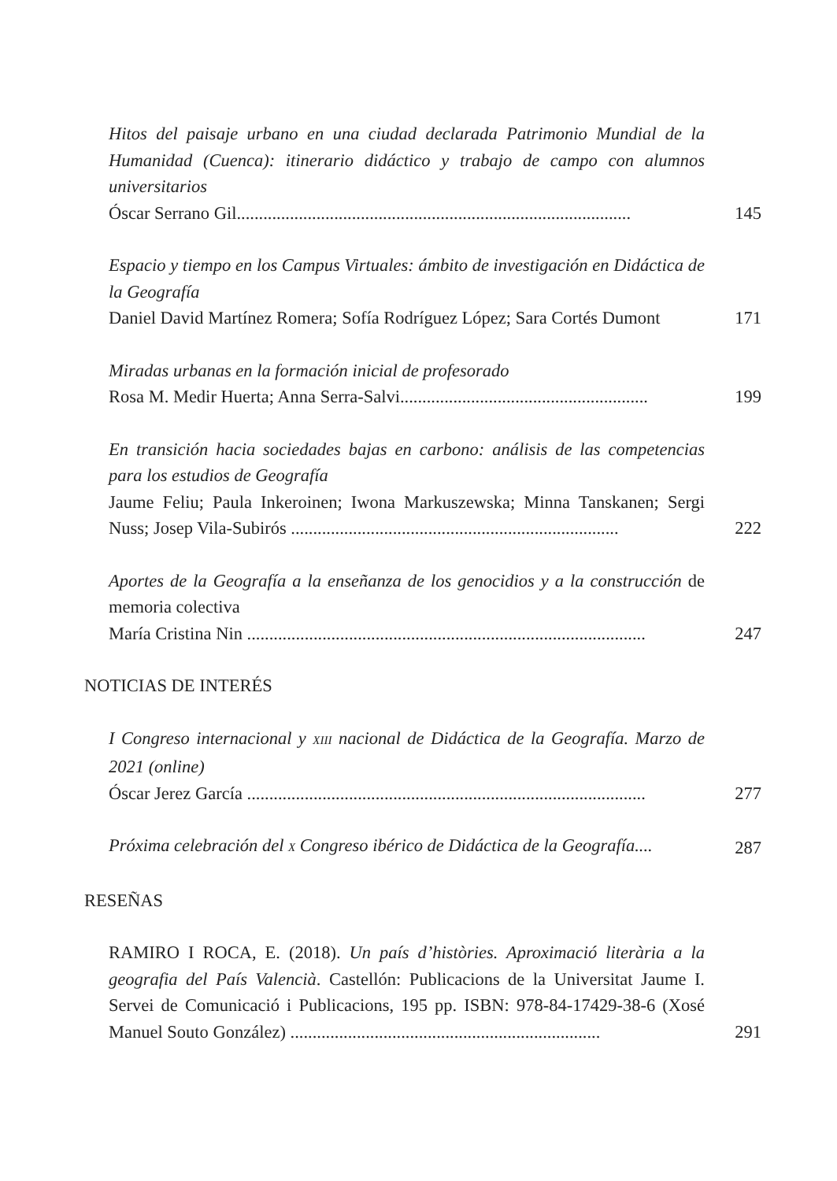Hitos del paisaje urbano en una ciudad declarada Patrimonio Mundial de la Humanidad (Cuenca): itinerario didáctico y trabajo de campo con alumnos universitarios
Óscar Serrano Gil.........................................................................................
145
Espacio y tiempo en los Campus Virtuales: ámbito de investigación en Didáctica de la Geografía
Daniel David Martínez Romera; Sofía Rodríguez López; Sara Cortés Dumont
171
Miradas urbanas en la formación inicial de profesorado
Rosa M. Medir Huerta; Anna Serra-Salvi........................................................
199
En transición hacia sociedades bajas en carbono: análisis de las competencias para los estudios de Geografía
Jaume Feliu; Paula Inkeroinen; Iwona Markuszewska; Minna Tanskanen; Sergi Nuss; Josep Vila-Subirós ..........................................................................
222
Aportes de la Geografía a la enseñanza de los genocidios y a la construcción de memoria colectiva
María Cristina Nin ..........................................................................................
247
NOTICIAS DE INTERÉS
I Congreso internacional y XIII nacional de Didáctica de la Geografía. Marzo de 2021 (online)
Óscar Jerez García ..........................................................................................
277
Próxima celebración del X Congreso ibérico de Didáctica de la Geografía....
287
RESEÑAS
RAMIRO I ROCA, E. (2018). Un país d’històries. Aproximació literària a la geografia del País Valencià. Castellón: Publicacions de la Universitat Jaume I. Servei de Comunicació i Publicacions, 195 pp. ISBN: 978-84-17429-38-6 (Xosé Manuel Souto González) ......................................................................
291